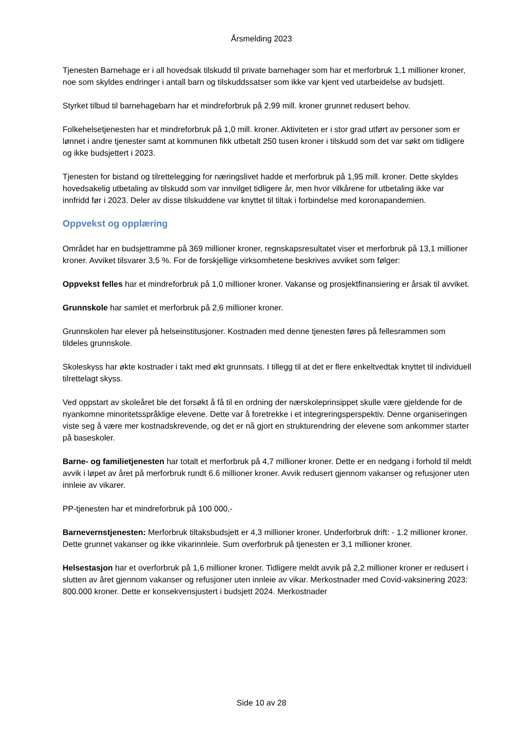Årsmelding 2023
Tjenesten Barnehage er i all hovedsak tilskudd til private barnehager som har et merforbruk 1,1 millioner kroner, noe som skyldes endringer i antall barn og tilskuddssatser som ikke var kjent ved utarbeidelse av budsjett.
Styrket tilbud til barnehagebarn har et mindreforbruk på 2,99 mill. kroner grunnet redusert behov.
Folkehelsetjenesten har et mindreforbruk på 1,0 mill. kroner. Aktiviteten er i stor grad utført av personer som er lønnet i andre tjenester samt at kommunen fikk utbetalt 250 tusen kroner i tilskudd som det var søkt om tidligere og ikke budsjettert i 2023.
Tjenesten for bistand og tilrettelegging for næringslivet hadde et merforbruk på 1,95 mill. kroner. Dette skyldes hovedsakelig utbetaling av tilskudd som var innvilget tidligere år, men hvor vilkårene for utbetaling ikke var innfridd før i 2023. Deler av disse tilskuddene var knyttet til tiltak i forbindelse med koronapandemien.
Oppvekst og opplæring
Området har en budsjettramme på 369 millioner kroner, regnskapsresultatet viser et merforbruk på 13,1 millioner kroner. Avviket tilsvarer 3,5 %. For de forskjellige virksomhetene beskrives avviket som følger:
Oppvekst felles har et mindreforbruk på 1,0 millioner kroner. Vakanse og prosjektfinansiering er årsak til avviket.
Grunnskole har samlet et merforbruk på 2,6 millioner kroner.
Grunnskolen har elever på helseinstitusjoner. Kostnaden med denne tjenesten føres på fellesrammen som tildeles grunnskole.
Skoleskyss har økte kostnader i takt med økt grunnsats. I tillegg til at det er flere enkeltvedtak knyttet til individuell tilrettelagt skyss.
Ved oppstart av skoleåret ble det forsøkt å få til en ordning der nærskoleprinsippet skulle være gjeldende for de nyankomne minoritetsspråklige elevene. Dette var å foretrekke i et integreringsperspektiv. Denne organiseringen viste seg å være mer kostnadskrevende, og det er nå gjort en strukturendring der elevene som ankommer starter på baseskoler.
Barne- og familietjenesten har totalt et merforbruk på 4,7 millioner kroner. Dette er en nedgang i forhold til meldt avvik i løpet av året på merforbruk rundt 6.6 millioner kroner. Avvik redusert gjennom vakanser og refusjoner uten innleie av vikarer.
PP-tjenesten har et mindreforbruk på 100 000,-
Barnevernstjenesten: Merforbruk tiltaksbudsjett er 4,3 millioner kroner. Underforbruk drift: - 1.2 millioner kroner. Dette grunnet vakanser og ikke vikarinnleie. Sum overforbruk på tjenesten er 3,1 millioner kroner.
Helsestasjon har et overforbruk på 1,6 millioner kroner. Tidligere meldt avvik på 2,2 millioner kroner er redusert i slutten av året gjennom vakanser og refusjoner uten innleie av vikar. Merkostnader med Covid-vaksinering 2023: 800.000 kroner. Dette er konsekvensjustert i budsjett 2024. Merkostnader
Side 10 av 28